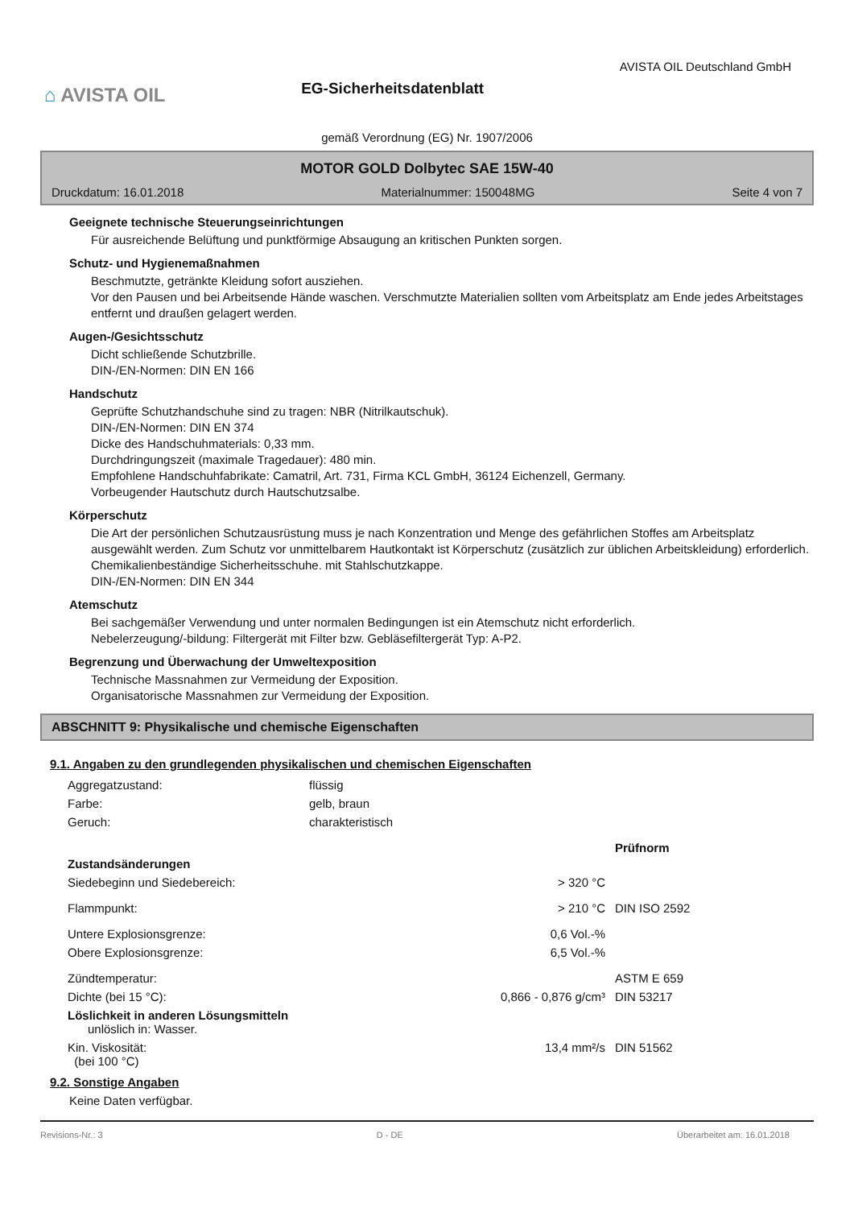⌂ AVISTA OIL
EG-Sicherheitsdatenblatt
AVISTA OIL Deutschland GmbH
gemäß Verordnung (EG) Nr. 1907/2006
MOTOR GOLD Dolbytec SAE 15W-40
Druckdatum: 16.01.2018 Materialnummer: 150048MG Seite 4 von 7
Geeignete technische Steuerungseinrichtungen
Für ausreichende Belüftung und punktförmige Absaugung an kritischen Punkten sorgen.
Schutz- und Hygienemaßnahmen
Beschmutzte, getränkte Kleidung sofort ausziehen.
Vor den Pausen und bei Arbeitsende Hände waschen. Verschmutzte Materialien sollten vom Arbeitsplatz am Ende jedes Arbeitstages entfernt und draußen gelagert werden.
Augen-/Gesichtsschutz
Dicht schließende Schutzbrille.
DIN-/EN-Normen: DIN EN 166
Handschutz
Geprüfte Schutzhandschuhe sind zu tragen: NBR (Nitrilkautschuk).
DIN-/EN-Normen: DIN EN 374
Dicke des Handschuhmaterials: 0,33 mm.
Durchdringungszeit (maximale Tragedauer): 480 min.
Empfohlene Handschuhfabrikate: Camatril, Art. 731, Firma KCL GmbH, 36124 Eichenzell, Germany.
Vorbeugender Hautschutz durch Hautschutzsalbe.
Körperschutz
Die Art der persönlichen Schutzausrüstung muss je nach Konzentration und Menge des gefährlichen Stoffes am Arbeitsplatz ausgewählt werden. Zum Schutz vor unmittelbarem Hautkontakt ist Körperschutz (zusätzlich zur üblichen Arbeitskleidung) erforderlich.
Chemikalienbeständige Sicherheitsschuhe. mit Stahlschutzkappe.
DIN-/EN-Normen: DIN EN 344
Atemschutz
Bei sachgemäßer Verwendung und unter normalen Bedingungen ist ein Atemschutz nicht erforderlich.
Nebelerzeugung/-bildung: Filtergerät mit Filter bzw. Gebläsefiltergerät Typ: A-P2.
Begrenzung und Überwachung der Umweltexposition
Technische Massnahmen zur Vermeidung der Exposition.
Organisatorische Massnahmen zur Vermeidung der Exposition.
ABSCHNITT 9: Physikalische und chemische Eigenschaften
9.1. Angaben zu den grundlegenden physikalischen und chemischen Eigenschaften
| Aggregatzustand: | flüssig | | |
| Farbe: | gelb, braun | | |
| Geruch: | charakteristisch | | |
| | | | Prüfnorm |
| Zustandsänderungen | | | |
| Siedebeginn und Siedebereich: | | > 320 °C | |
| Flammpunkt: | | > 210 °C | DIN ISO 2592 |
| Untere Explosionsgrenze: | | 0,6 Vol.-% | |
| Obere Explosionsgrenze: | | 6,5 Vol.-% | |
| Zündtemperatur: | | | ASTM E 659 |
| Dichte (bei 15 °C): | 0,866 - 0,876 g/cm³ | | DIN 53217 |
| Löslichkeit in anderen Lösungsmitteln unlöslich in: Wasser. | | | |
| Kin. Viskosität: (bei 100 °C) | | 13,4 mm²/s | DIN 51562 |
9.2. Sonstige Angaben
Keine Daten verfügbar.
Revisions-Nr.: 3 D - DE Überarbeitet am: 16.01.2018